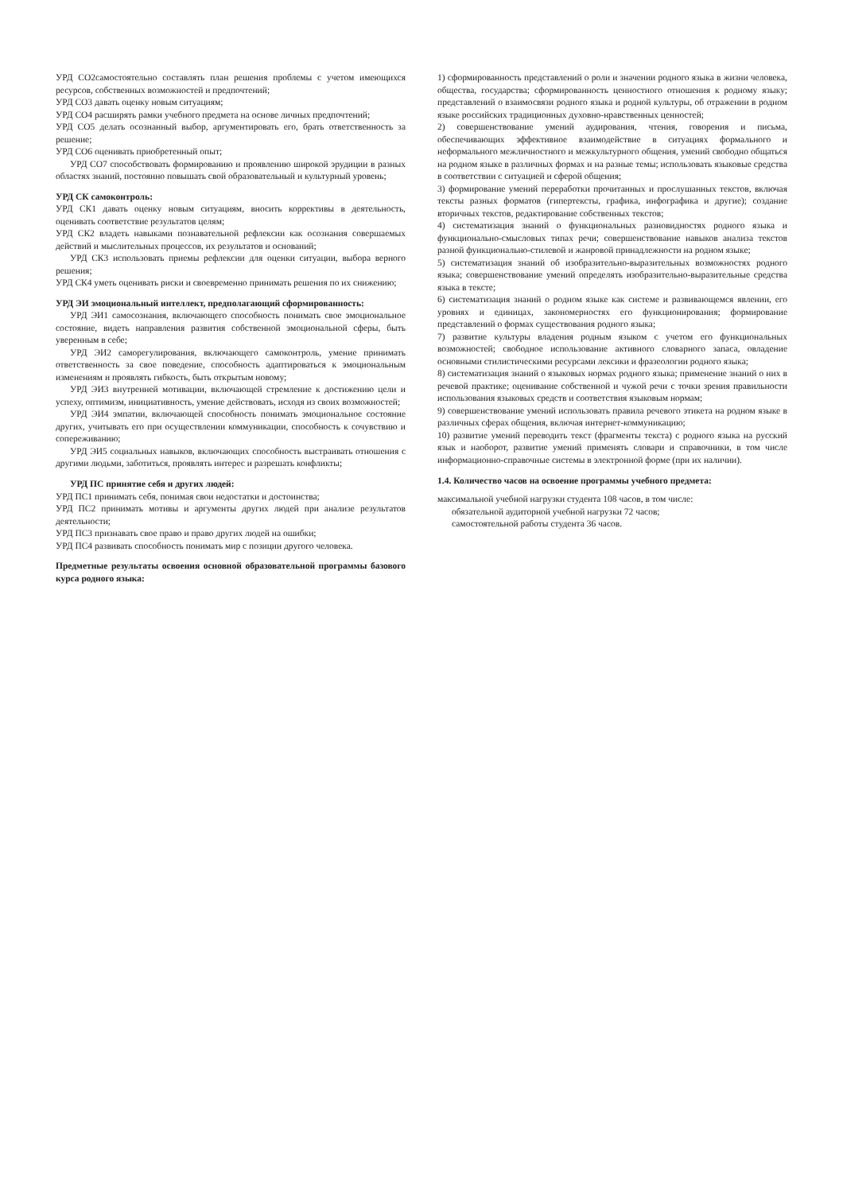УРД СО2самостоятельно составлять план решения проблемы с учетом имеющихся ресурсов, собственных возможностей и предпочтений;
УРД СО3 давать оценку новым ситуациям;
УРД СО4 расширять рамки учебного предмета на основе личных предпочтений;
УРД СО5 делать осознанный выбор, аргументировать его, брать ответственность за решение;
УРД СО6 оценивать приобретенный опыт;
УРД СО7 способствовать формированию и проявлению широкой эрудиции в разных областях знаний, постоянно повышать свой образовательный и культурный уровень;
УРД СК самоконтроль:
УРД СК1 давать оценку новым ситуациям, вносить коррективы в деятельность, оценивать соответствие результатов целям;
УРД СК2 владеть навыками познавательной рефлексии как осознания совершаемых действий и мыслительных процессов, их результатов и оснований;
УРД СК3 использовать приемы рефлексии для оценки ситуации, выбора верного решения;
УРД СК4 уметь оценивать риски и своевременно принимать решения по их снижению;
УРД ЭИ эмоциональный интеллект, предполагающий сформированность:
УРД ЭИ1 самосознания, включающего способность понимать свое эмоциональное состояние, видеть направления развития собственной эмоциональной сферы, быть уверенным в себе;
УРД ЭИ2 саморегулирования, включающего самоконтроль, умение принимать ответственность за свое поведение, способность адаптироваться к эмоциональным изменениям и проявлять гибкость, быть открытым новому;
УРД ЭИ3 внутренней мотивации, включающей стремление к достижению цели и успеху, оптимизм, инициативность, умение действовать, исходя из своих возможностей;
УРД ЭИ4 эмпатии, включающей способность понимать эмоциональное состояние других, учитывать его при осуществлении коммуникации, способность к сочувствию и сопереживанию;
УРД ЭИ5 социальных навыков, включающих способность выстраивать отношения с другими людьми, заботиться, проявлять интерес и разрешать конфликты;
УРД ПС принятие себя и других людей:
УРД ПС1 принимать себя, понимая свои недостатки и достоинства;
УРД ПС2 принимать мотивы и аргументы других людей при анализе результатов деятельности;
УРД ПС3 признавать свое право и право других людей на ошибки;
УРД ПС4 развивать способность понимать мир с позиции другого человека.
Предметные результаты освоения основной образовательной программы базового курса родного языка:
1) сформированность представлений о роли и значении родного языка в жизни человека, общества, государства; сформированность ценностного отношения к родному языку; представлений о взаимосвязи родного языка и родной культуры, об отражении в родном языке российских традиционных духовно-нравственных ценностей;
2) совершенствование умений аудирования, чтения, говорения и письма, обеспечивающих эффективное взаимодействие в ситуациях формального и неформального межличностного и межкультурного общения, умений свободно общаться на родном языке в различных формах и на разные темы; использовать языковые средства в соответствии с ситуацией и сферой общения;
3) формирование умений переработки прочитанных и прослушанных текстов, включая тексты разных форматов (гипертексты, графика, инфографика и другие); создание вторичных текстов, редактирование собственных текстов;
4) систематизация знаний о функциональных разновидностях родного языка и функционально-смысловых типах речи; совершенствование навыков анализа текстов разной функционально-стилевой и жанровой принадлежности на родном языке;
5) систематизация знаний об изобразительно-выразительных возможностях родного языка; совершенствование умений определять изобразительно-выразительные средства языка в тексте;
6) систематизация знаний о родном языке как системе и развивающемся явлении, его уровнях и единицах, закономерностях его функционирования; формирование представлений о формах существования родного языка;
7) развитие культуры владения родным языком с учетом его функциональных возможностей; свободное использование активного словарного запаса, овладение основными стилистическими ресурсами лексики и фразеологии родного языка;
8) систематизация знаний о языковых нормах родного языка; применение знаний о них в речевой практике; оценивание собственной и чужой речи с точки зрения правильности использования языковых средств и соответствия языковым нормам;
9) совершенствование умений использовать правила речевого этикета на родном языке в различных сферах общения, включая интернет-коммуникацию;
10) развитие умений переводить текст (фрагменты текста) с родного языка на русский язык и наоборот, развитие умений применять словари и справочники, в том числе информационно-справочные системы в электронной форме (при их наличии).
1.4. Количество часов на освоение программы учебного предмета:
максимальной учебной нагрузки студента 108 часов, в том числе:
обязательной аудиторной учебной нагрузки 72 часов;
самостоятельной работы студента 36 часов.